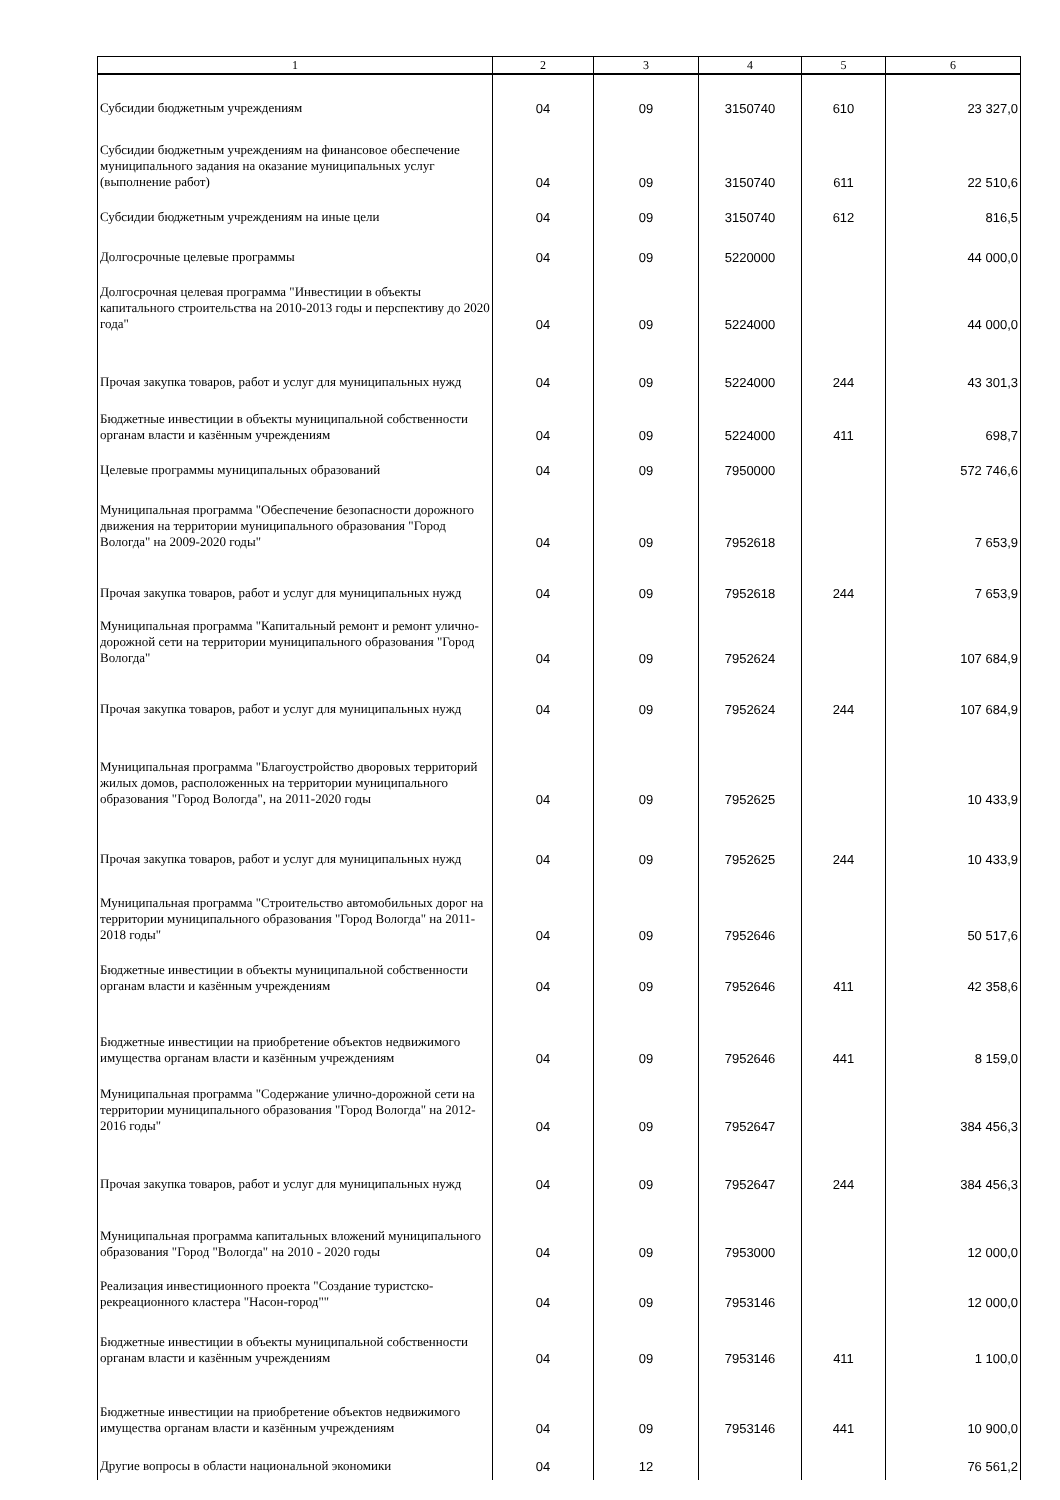| 1 | 2 | 3 | 4 | 5 | 6 |
| --- | --- | --- | --- | --- | --- |
| Субсидии бюджетным учреждениям | 04 | 09 | 3150740 | 610 | 23 327,0 |
| Субсидии бюджетным учреждениям на финансовое обеспечение муниципального задания на оказание муниципальных услуг (выполнение работ) | 04 | 09 | 3150740 | 611 | 22 510,6 |
| Субсидии бюджетным учреждениям на иные цели | 04 | 09 | 3150740 | 612 | 816,5 |
| Долгосрочные целевые программы | 04 | 09 | 5220000 | | 44 000,0 |
| Долгосрочная целевая программа "Инвестиции в объекты капитального строительства на 2010-2013 годы и перспективу до 2020 года" | 04 | 09 | 5224000 | | 44 000,0 |
| Прочая закупка товаров, работ и услуг для муниципальных нужд | 04 | 09 | 5224000 | 244 | 43 301,3 |
| Бюджетные инвестиции в объекты муниципальной собственности органам власти и казённым учреждениям | 04 | 09 | 5224000 | 411 | 698,7 |
| Целевые программы муниципальных образований | 04 | 09 | 7950000 | | 572 746,6 |
| Муниципальная программа "Обеспечение безопасности дорожного движения на территории муниципального образования "Город Вологда" на 2009-2020 годы" | 04 | 09 | 7952618 | | 7 653,9 |
| Прочая закупка товаров, работ и услуг для муниципальных нужд | 04 | 09 | 7952618 | 244 | 7 653,9 |
| Муниципальная программа "Капитальный ремонт и ремонт улично-дорожной сети на территории муниципального образования "Город Вологда" | 04 | 09 | 7952624 | | 107 684,9 |
| Прочая закупка товаров, работ и услуг для муниципальных нужд | 04 | 09 | 7952624 | 244 | 107 684,9 |
| Муниципальная программа "Благоустройство дворовых территорий жилых домов, расположенных на территории муниципального образования "Город Вологда", на 2011-2020 годы | 04 | 09 | 7952625 | | 10 433,9 |
| Прочая закупка товаров, работ и услуг для муниципальных нужд | 04 | 09 | 7952625 | 244 | 10 433,9 |
| Муниципальная программа "Строительство автомобильных дорог на территории муниципального образования "Город Вологда" на 2011-2018 годы" | 04 | 09 | 7952646 | | 50 517,6 |
| Бюджетные инвестиции в объекты муниципальной собственности органам власти и казённым учреждениям | 04 | 09 | 7952646 | 411 | 42 358,6 |
| Бюджетные инвестиции на приобретение объектов недвижимого имущества органам власти и казённым учреждениям | 04 | 09 | 7952646 | 441 | 8 159,0 |
| Муниципальная программа "Содержание улично-дорожной сети на территории муниципального образования "Город Вологда" на 2012-2016 годы" | 04 | 09 | 7952647 | | 384 456,3 |
| Прочая закупка товаров, работ и услуг для муниципальных нужд | 04 | 09 | 7952647 | 244 | 384 456,3 |
| Муниципальная программа капитальных вложений муниципального образования "Город "Вологда" на 2010 - 2020 годы | 04 | 09 | 7953000 | | 12 000,0 |
| Реализация инвестиционного проекта "Создание туристско-рекреационного кластера "Насон-город"" | 04 | 09 | 7953146 | | 12 000,0 |
| Бюджетные инвестиции в объекты муниципальной собственности органам власти и казённым учреждениям | 04 | 09 | 7953146 | 411 | 1 100,0 |
| Бюджетные инвестиции на приобретение объектов недвижимого имущества органам власти и казённым учреждениям | 04 | 09 | 7953146 | 441 | 10 900,0 |
| Другие вопросы в области национальной экономики | 04 | 12 | | | 76 561,2 |